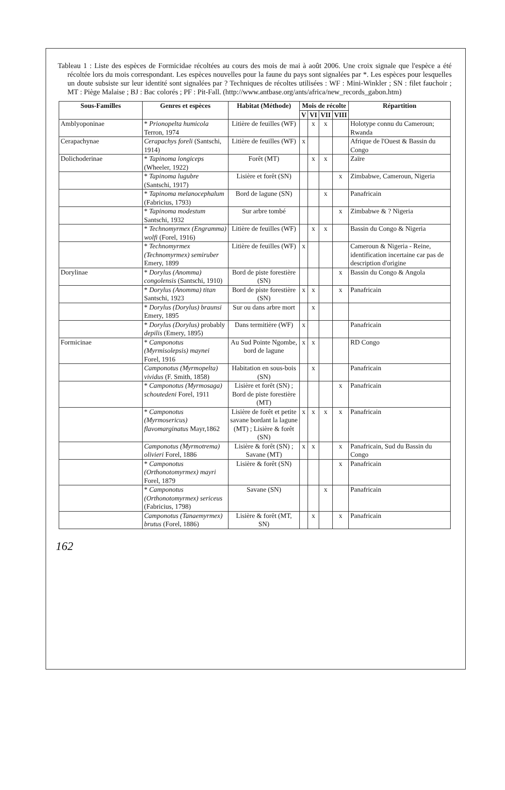Tableau 1 : Liste des espèces de Formicidae récoltées au cours des mois de mai à août 2006. Une croix signale que l'espèce a été récoltée lors du mois correspondant. Les espèces nouvelles pour la faune du pays sont signalées par *. Les espèces pour lesquelles un doute subsiste sur leur identité sont signalées par ? Techniques de récoltes utilisées : WF : Mini-Winkler ; SN : filet fauchoir ; MT : Piège Malaise ; BJ : Bac colorés ; PF : Pit-Fall. (http://www.antbase.org/ants/africa/new_records_gabon.htm)
| Sous-Familles | Genres et espèces | Habitat (Méthode) | Mois de récolte | | | | Répartition |
| --- | --- | --- | --- | --- | --- | --- | --- |
| | | | V | VI | VII | VIII | |
| Amblyoponinae | * Prionopelta humicola Terron, 1974 | Litière de feuilles (WF) | | x | x | | Holotype connu du Cameroun; Rwanda |
| Cerapachynae | Cerapachys foreli (Santschi, 1914) | Litière de feuilles (WF) | x | | | | Afrique de l'Ouest & Bassin du Congo |
| Dolichoderinae | * Tapinoma longiceps (Wheeler, 1922) | Forêt (MT) | | x | x | | Zaïre |
| | * Tapinoma lugubre (Santschi, 1917) | Lisière et forêt (SN) | | | | x | Zimbabwe, Cameroun, Nigeria |
| | * Tapinoma melanocephalum (Fabricius, 1793) | Bord de lagune (SN) | | | x | | Panafricain |
| | * Tapinoma modestum Santschi, 1932 | Sur arbre tombé | | | | x | Zimbabwe & ? Nigeria |
| | * Technomyrmex (Engramma) wolfi (Forel, 1916) | Litière de feuilles (WF) | | x | x | | Bassin du Congo & Nigeria |
| | * Technomyrmex (Technomyrmex) semiruber Emery, 1899 | Litière de feuilles (WF) | x | | | | Cameroun & Nigeria - Reine, identification incertaine car pas de description d'origine |
| Dorylinae | * Dorylus (Anomma) congolensis (Santschi, 1910) | Bord de piste forestière (SN) | | | | x | Bassin du Congo & Angola |
| | * Dorylus (Anomma) titan Santschi, 1923 | Bord de piste forestière (SN) | x | x | | x | Panafricain |
| | * Dorylus (Dorylus) braunsi Emery, 1895 | Sur ou dans arbre mort | | x | | | |
| | * Dorylus (Dorylus) probably depilis (Emery, 1895) | Dans termitière (WF) | x | | | | Panafricain |
| Formicinae | * Camponotus (Myrmisolepsis) maynei Forel, 1916 | Au Sud Pointe Ngombe, bord de lagune | x | x | | | RD Congo |
| | Camponotus (Myrmopelta) vividus (F. Smith, 1858) | Habitation en sous-bois (SN) | | x | | | Panafricain |
| | * Camponotus (Myrmosaga) schoutedeni Forel, 1911 | Lisière et forêt (SN) ; Bord de piste forestière (MT) | | | | x | Panafricain |
| | * Camponotus (Myrmosericus) flavomarginatus Mayr,1862 | Lisière de forêt et petite savane bordant la lagune (MT) ; Lisière & forêt (SN) | x | x | x | x | Panafricain |
| | Camponotus (Myrmotrema) olivieri Forel, 1886 | Lisière & forêt (SN) ; Savane (MT) | x | x | | x | Panafricain, Sud du Bassin du Congo |
| | * Camponotus (Orthonotomyrmex) mayri Forel, 1879 | Lisière & forêt (SN) | | | | x | Panafricain |
| | * Camponotus (Orthonotomyrmex) sericeus (Fabricius, 1798) | Savane (SN) | | | x | | Panafricain |
| | Camponotus (Tanaemyrmex) brutus (Forel, 1886) | Lisière & forêt (MT, SN) | | x | | x | Panafricain |
162